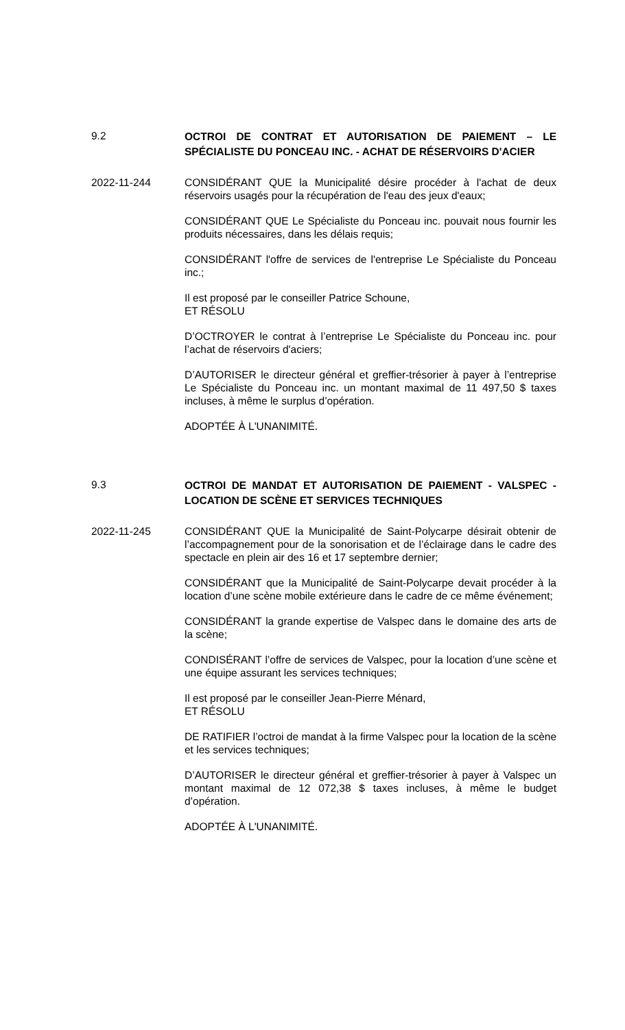9.2
OCTROI DE CONTRAT ET AUTORISATION DE PAIEMENT – LE SPÉCIALISTE DU PONCEAU INC. - ACHAT DE RÉSERVOIRS D'ACIER
2022-11-244 CONSIDÉRANT QUE la Municipalité désire procéder à l'achat de deux réservoirs usagés pour la récupération de l'eau des jeux d'eaux;
CONSIDÉRANT QUE Le Spécialiste du Ponceau inc. pouvait nous fournir les produits nécessaires, dans les délais requis;
CONSIDÉRANT l'offre de services de l'entreprise Le Spécialiste du Ponceau inc.;
Il est proposé par le conseiller Patrice Schoune,
ET RÉSOLU
D’OCTROYER le contrat à l’entreprise Le Spécialiste du Ponceau inc. pour l’achat de réservoirs d'aciers;
D’AUTORISER le directeur général et greffier-trésorier à payer à l’entreprise Le Spécialiste du Ponceau inc. un montant maximal de 11 497,50 $ taxes incluses, à même le surplus d’opération.
ADOPTÉE À L'UNANIMITÉ.
9.3
OCTROI DE MANDAT ET AUTORISATION DE PAIEMENT - VALSPEC - LOCATION DE SCÈNE ET SERVICES TECHNIQUES
2022-11-245 CONSIDÉRANT QUE la Municipalité de Saint-Polycarpe désirait obtenir de l’accompagnement pour de la sonorisation et de l’éclairage dans le cadre des spectacle en plein air des 16 et 17 septembre dernier;
CONSIDÉRANT que la Municipalité de Saint-Polycarpe devait procéder à la location d’une scène mobile extérieure dans le cadre de ce même événement;
CONSIDÉRANT la grande expertise de Valspec dans le domaine des arts de la scène;
CONDISÉRANT l’offre de services de Valspec, pour la location d’une scène et une équipe assurant les services techniques;
Il est proposé par le conseiller Jean-Pierre Ménard,
ET RÉSOLU
DE RATIFIER l’octroi de mandat à la firme Valspec pour la location de la scène et les services techniques;
D’AUTORISER le directeur général et greffier-trésorier à payer à Valspec un montant maximal de 12 072,38 $ taxes incluses, à même le budget d’opération.
ADOPTÉE À L'UNANIMITÉ.